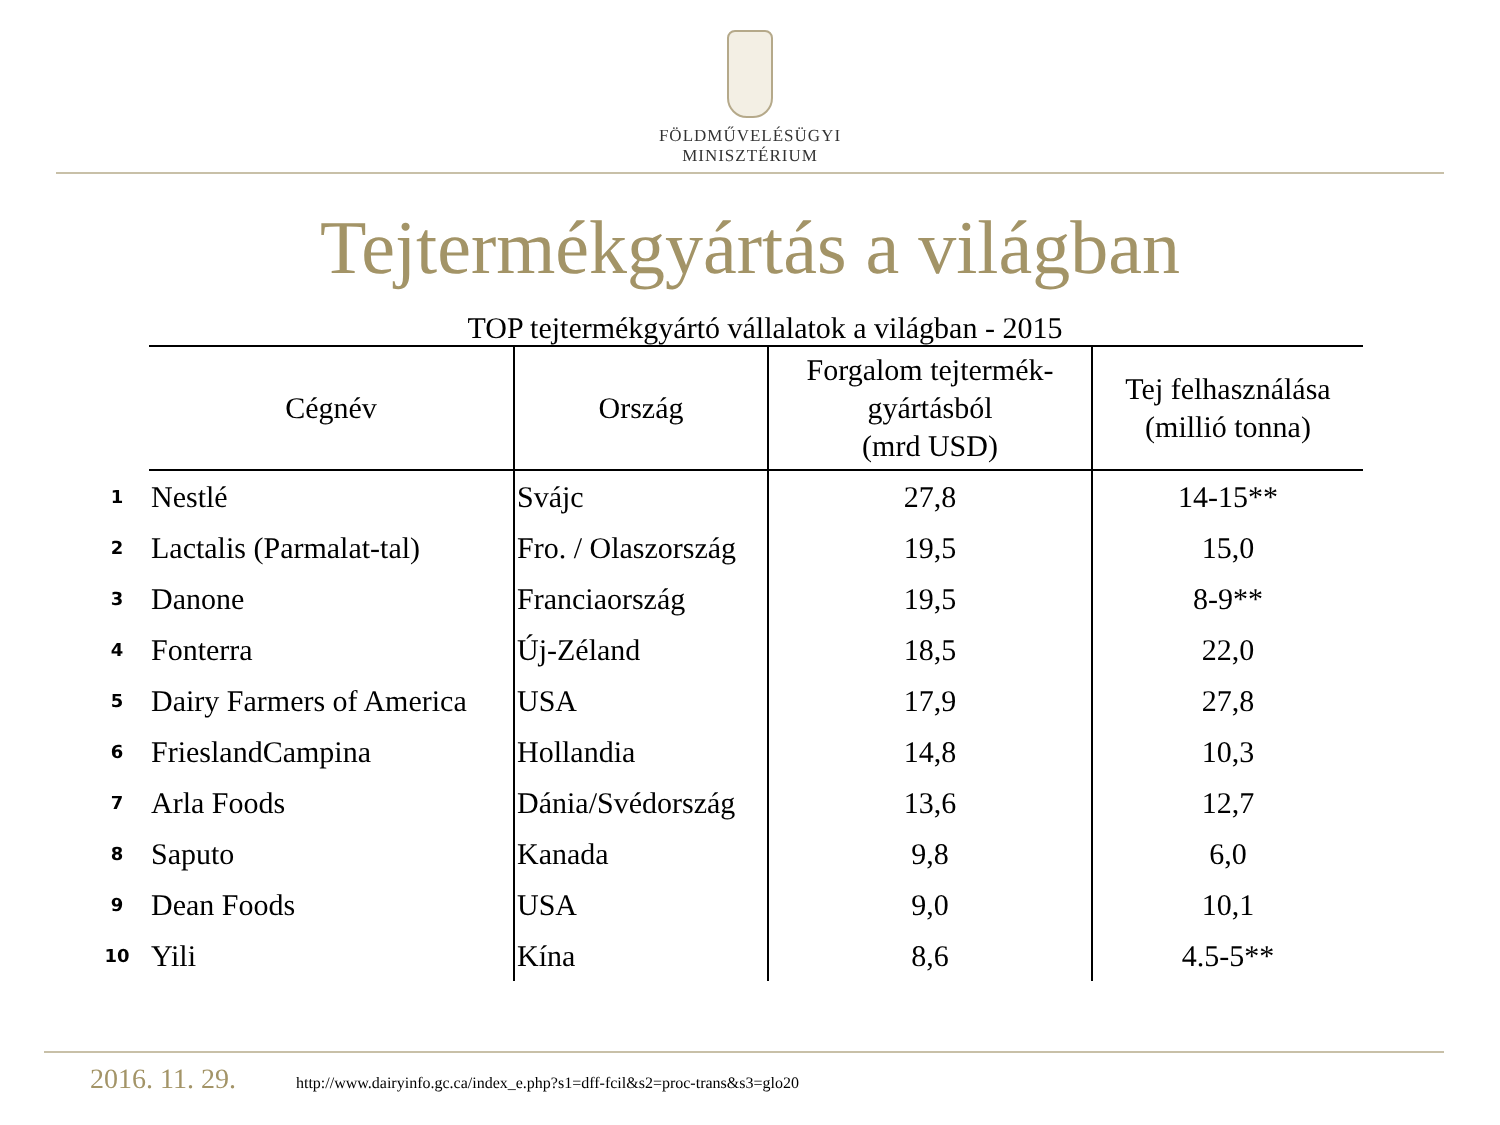FÖLDMŰVELÉSÜGYI
MINISZTÉRIUM
Tejtermékgyártás a világban
TOP tejtermékgyártó vállalatok a világban - 2015
| | Cégnév | Ország | Forgalom tejtermék- gyártásból (mrd USD) | Tej felhasználása (millió tonna) |
| 1 | Nestlé | Svájc | 27,8 | 14-15** |
| 2 | Lactalis (Parmalat-tal) | Fro. / Olaszország | 19,5 | 15,0 |
| 3 | Danone | Franciaország | 19,5 | 8-9** |
| 4 | Fonterra | Új-Zéland | 18,5 | 22,0 |
| 5 | Dairy Farmers of America | USA | 17,9 | 27,8 |
| 6 | FrieslandCampina | Hollandia | 14,8 | 10,3 |
| 7 | Arla Foods | Dánia/Svédország | 13,6 | 12,7 |
| 8 | Saputo | Kanada | 9,8 | 6,0 |
| 9 | Dean Foods | USA | 9,0 | 10,1 |
| 10 | Yili | Kína | 8,6 | 4.5-5** |
2016. 11. 29. http://www.dairyinfo.gc.ca/index_e.php?s1=dff-fcil&s2=proc-trans&s3=glo20